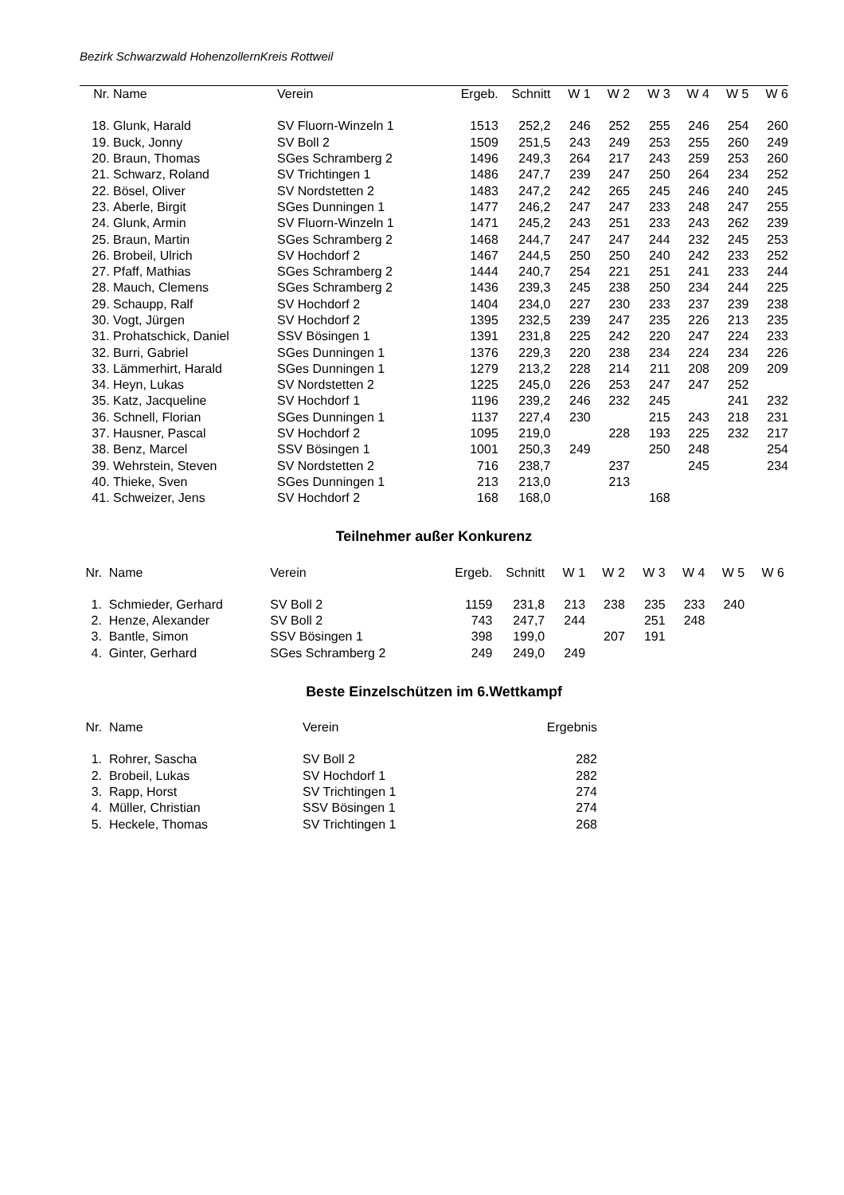Bezirk Schwarzwald HohenzollernKreis Rottweil
| Nr. | Name | Verein | Ergeb. | Schnitt | W 1 | W 2 | W 3 | W 4 | W 5 | W 6 |
| --- | --- | --- | --- | --- | --- | --- | --- | --- | --- | --- |
| 18. | Glunk, Harald | SV Fluorn-Winzeln 1 | 1513 | 252,2 | 246 | 252 | 255 | 246 | 254 | 260 |
| 19. | Buck, Jonny | SV Boll 2 | 1509 | 251,5 | 243 | 249 | 253 | 255 | 260 | 249 |
| 20. | Braun, Thomas | SGes Schramberg 2 | 1496 | 249,3 | 264 | 217 | 243 | 259 | 253 | 260 |
| 21. | Schwarz, Roland | SV Trichtingen 1 | 1486 | 247,7 | 239 | 247 | 250 | 264 | 234 | 252 |
| 22. | Bösel, Oliver | SV Nordstetten 2 | 1483 | 247,2 | 242 | 265 | 245 | 246 | 240 | 245 |
| 23. | Aberle, Birgit | SGes Dunningen 1 | 1477 | 246,2 | 247 | 247 | 233 | 248 | 247 | 255 |
| 24. | Glunk, Armin | SV Fluorn-Winzeln 1 | 1471 | 245,2 | 243 | 251 | 233 | 243 | 262 | 239 |
| 25. | Braun, Martin | SGes Schramberg 2 | 1468 | 244,7 | 247 | 247 | 244 | 232 | 245 | 253 |
| 26. | Brobeil, Ulrich | SV Hochdorf 2 | 1467 | 244,5 | 250 | 250 | 240 | 242 | 233 | 252 |
| 27. | Pfaff, Mathias | SGes Schramberg 2 | 1444 | 240,7 | 254 | 221 | 251 | 241 | 233 | 244 |
| 28. | Mauch, Clemens | SGes Schramberg 2 | 1436 | 239,3 | 245 | 238 | 250 | 234 | 244 | 225 |
| 29. | Schaupp, Ralf | SV Hochdorf 2 | 1404 | 234,0 | 227 | 230 | 233 | 237 | 239 | 238 |
| 30. | Vogt, Jürgen | SV Hochdorf 2 | 1395 | 232,5 | 239 | 247 | 235 | 226 | 213 | 235 |
| 31. | Prohatschick, Daniel | SSV Bösingen 1 | 1391 | 231,8 | 225 | 242 | 220 | 247 | 224 | 233 |
| 32. | Burri, Gabriel | SGes Dunningen 1 | 1376 | 229,3 | 220 | 238 | 234 | 224 | 234 | 226 |
| 33. | Lämmerhirt, Harald | SGes Dunningen 1 | 1279 | 213,2 | 228 | 214 | 211 | 208 | 209 | 209 |
| 34. | Heyn, Lukas | SV Nordstetten 2 | 1225 | 245,0 | 226 | 253 | 247 | 247 | 252 | |
| 35. | Katz, Jacqueline | SV Hochdorf 1 | 1196 | 239,2 | 246 | 232 | 245 | | 241 | 232 |
| 36. | Schnell, Florian | SGes Dunningen 1 | 1137 | 227,4 | 230 | | 215 | 243 | 218 | 231 |
| 37. | Hausner, Pascal | SV Hochdorf 2 | 1095 | 219,0 | | 228 | 193 | 225 | 232 | 217 |
| 38. | Benz, Marcel | SSV Bösingen 1 | 1001 | 250,3 | 249 | | 250 | 248 | | 254 |
| 39. | Wehrstein, Steven | SV Nordstetten 2 | 716 | 238,7 | | 237 | | 245 | | 234 |
| 40. | Thieke, Sven | SGes Dunningen 1 | 213 | 213,0 | | 213 | | | | |
| 41. | Schweizer, Jens | SV Hochdorf 2 | 168 | 168,0 | | | 168 | | | |
Teilnehmer außer Konkurenz
| Nr. | Name | Verein | Ergeb. | Schnitt | W 1 | W 2 | W 3 | W 4 | W 5 | W 6 |
| --- | --- | --- | --- | --- | --- | --- | --- | --- | --- | --- |
| 1. | Schmieder, Gerhard | SV Boll 2 | 1159 | 231,8 | 213 | 238 | 235 | 233 | 240 | |
| 2. | Henze, Alexander | SV Boll 2 | 743 | 247,7 | 244 | | 251 | 248 | | |
| 3. | Bantle, Simon | SSV Bösingen 1 | 398 | 199,0 | | 207 | 191 | | | |
| 4. | Ginter, Gerhard | SGes Schramberg 2 | 249 | 249,0 | 249 | | | | | |
Beste Einzelschützen im 6.Wettkampf
| Nr. | Name | Verein | Ergebnis |
| --- | --- | --- | --- |
| 1. | Rohrer, Sascha | SV Boll 2 | 282 |
| 2. | Brobeil, Lukas | SV Hochdorf 1 | 282 |
| 3. | Rapp, Horst | SV Trichtingen 1 | 274 |
| 4. | Müller, Christian | SSV Bösingen 1 | 274 |
| 5. | Heckele, Thomas | SV Trichtingen 1 | 268 |